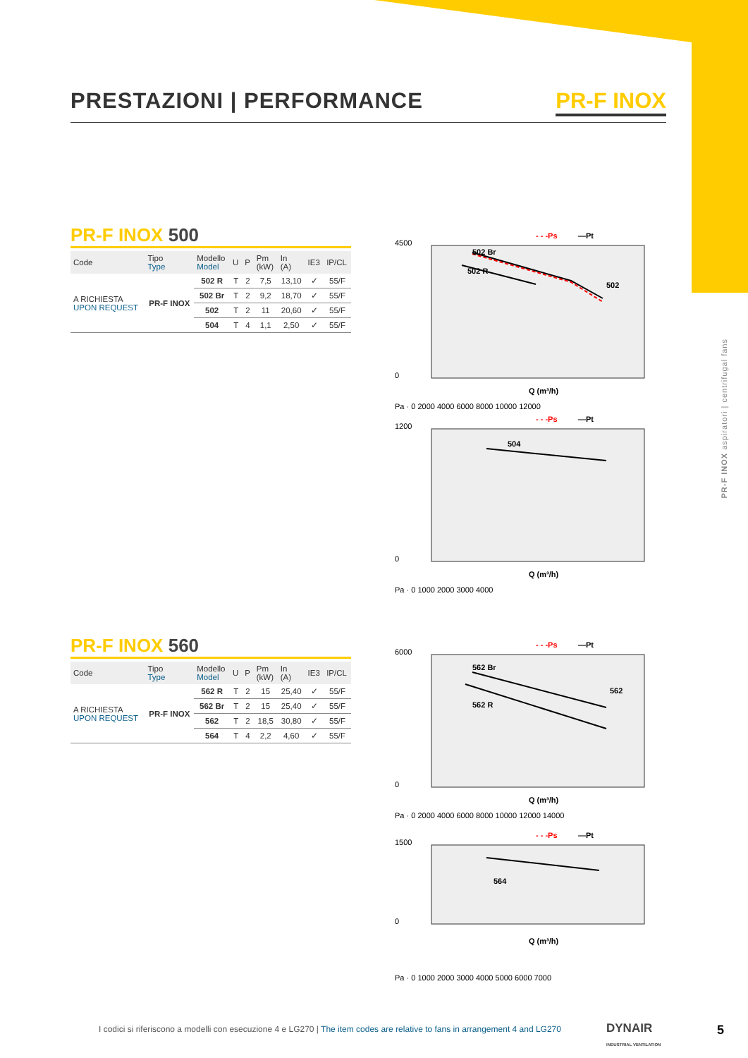PRESTAZIONI | PERFORMANCE PR-F INOX
PR-F INOX 500
| Code | Tipo Type | Modello Model | U | P | Pm (kW) | In (A) | IE3 | IP/CL |
| --- | --- | --- | --- | --- | --- | --- | --- | --- |
| A RICHIESTA UPON REQUEST | PR-F INOX | 502 R | T | 2 | 7,5 | 13,10 | ✓ | 55/F |
| | | 502 Br | T | 2 | 9,2 | 18,70 | ✓ | 55/F |
| | | 502 | T | 2 | 11 | 20,60 | ✓ | 55/F |
| | | 504 | T | 4 | 1,1 | 2,50 | ✓ | 55/F |
PR-F INOX 560
| Code | Tipo Type | Modello Model | U | P | Pm (kW) | In (A) | IE3 | IP/CL |
| --- | --- | --- | --- | --- | --- | --- | --- | --- |
| A RICHIESTA UPON REQUEST | PR-F INOX | 562 R | T | 2 | 15 | 25,40 | ✓ | 55/F |
| | | 562 Br | T | 2 | 15 | 25,40 | ✓ | 55/F |
| | | 562 | T | 2 | 18,5 | 30,80 | ✓ | 55/F |
| | | 564 | T | 4 | 2,2 | 4,60 | ✓ | 55/F |
4500
0
502 Br
502 R
502
Q (m³/h)
- - -Ps
—Pt
Pa · 0 2000 4000 6000 8000 10000 12000
1200
0
504
Q (m³/h)
- - -Ps
—Pt
Pa · 0 1000 2000 3000 4000
6000
0
562 Br
562 R
562
Q (m³/h)
- - -Ps
—Pt
Pa · 0 2000 4000 6000 8000 10000 12000 14000
1500
0
564
Q (m³/h)
- - -Ps
—Pt
Pa · 0 1000 2000 3000 4000 5000 6000 7000
PR-F INOX aspiratori | centrifugal fans
I codici si riferiscono a modelli con esecuzione 4 e LG270 | The item codes are relative to fans in arrangement 4 and LG270
DYNAIR
INDUSTRIAL VENTILATION
5